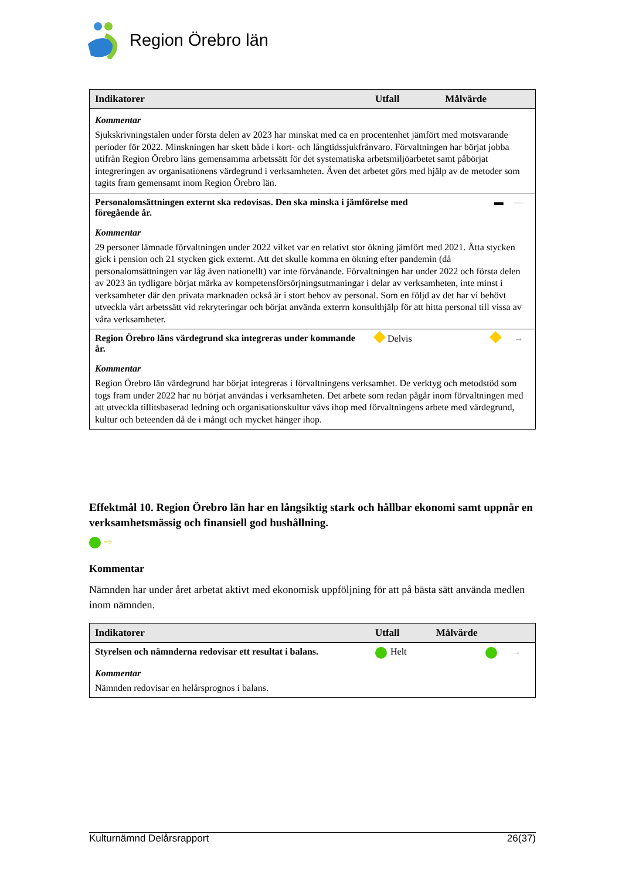Region Örebro län
| Indikatorer | Utfall | Målvärde | |
| --- | --- | --- | --- |
| Kommentar Sjukskrivningstalen under första delen av 2023 har minskat med ca en procentenhet jämfört med motsvarande perioder för 2022. Minskningen har skett både i kort- och långtidssjukfrånvaro. Förvaltningen har börjat jobba utifrån Region Örebro läns gemensamma arbetssätt för det systematiska arbetsmiljöarbetet samt påbörjat integreringen av organisationens värdegrund i verksamheten. Även det arbetet görs med hjälp av de metoder som tagits fram gemensamt inom Region Örebro län. | | | |
| Personalomsättningen externt ska redovisas. Den ska minska i jämförelse med föregående år. | | ▬ | — |
| Kommentar 29 personer lämnade förvaltningen under 2022 vilket var en relativt stor ökning jämfört med 2021. Åtta stycken gick i pension och 21 stycken gick externt. Att det skulle komma en ökning efter pandemin (då personalomsättningen var låg även nationellt) var inte förvånande. Förvaltningen har under 2022 och första delen av 2023 än tydligare börjat märka av kompetensförsörjningsutmaningar i delar av verksamheten, inte minst i verksamheter där den privata marknaden också är i stort behov av personal. Som en följd av det har vi behövt utveckla vårt arbetssätt vid rekryteringar och börjat använda exterrn konsulthjälp för att hitta personal till vissa av våra verksamheter. | | | |
| Region Örebro läns värdegrund ska integreras under kommande år. | Delvis | | → |
| Kommentar Region Örebro län värdegrund har börjat integreras i förvaltningens verksamhet. De verktyg och metodstöd som togs fram under 2022 har nu börjat användas i verksamheten. Det arbete som redan pågår inom förvaltningen med att utveckla tillitsbaserad ledning och organisationskultur vävs ihop med förvaltningens arbete med värdegrund, kultur och beteenden då de i mångt och mycket hänger ihop. | | | |
Effektmål 10. Region Örebro län har en långsiktig stark och hållbar ekonomi samt uppnår en verksamhetsmässig och finansiell god hushållning.
⇨
Kommentar
Nämnden har under året arbetat aktivt med ekonomisk uppföljning för att på bästa sätt använda medlen inom nämnden.
| Indikatorer | Utfall | Målvärde | |
| --- | --- | --- | --- |
| Styrelsen och nämnderna redovisar ett resultat i balans. | Helt | | → |
| Kommentar Nämnden redovisar en helårsprognos i balans. | | | |
Kulturnämnd Delårsrapport 26(37)